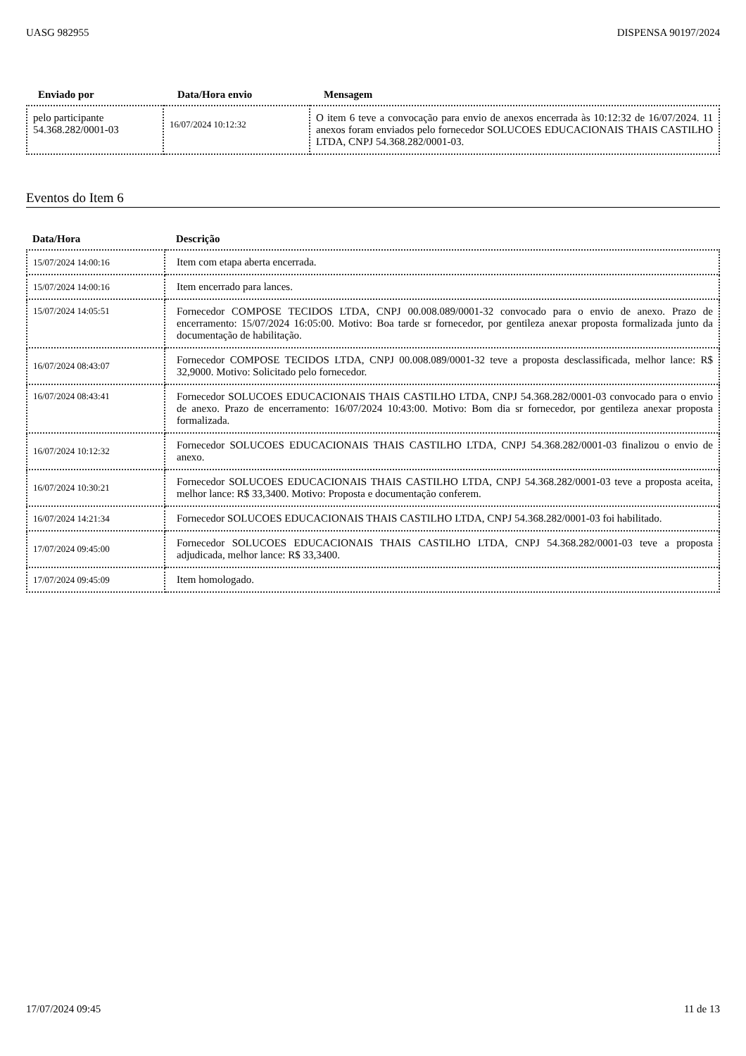UASG 982955 DISPENSA 90197/2024
| Enviado por | Data/Hora envio | Mensagem |
| --- | --- | --- |
| pelo participante 54.368.282/0001-03 | 16/07/2024 10:12:32 | O item 6 teve a convocação para envio de anexos encerrada às 10:12:32 de 16/07/2024. 11 anexos foram enviados pelo fornecedor SOLUCOES EDUCACIONAIS THAIS CASTILHO LTDA, CNPJ 54.368.282/0001-03. |
Eventos do Item 6
| Data/Hora | Descrição |
| --- | --- |
| 15/07/2024 14:00:16 | Item com etapa aberta encerrada. |
| 15/07/2024 14:00:16 | Item encerrado para lances. |
| 15/07/2024 14:05:51 | Fornecedor COMPOSE TECIDOS LTDA, CNPJ 00.008.089/0001-32 convocado para o envio de anexo. Prazo de encerramento: 15/07/2024 16:05:00. Motivo: Boa tarde sr fornecedor, por gentileza anexar proposta formalizada junto da documentação de habilitação. |
| 16/07/2024 08:43:07 | Fornecedor COMPOSE TECIDOS LTDA, CNPJ 00.008.089/0001-32 teve a proposta desclassificada, melhor lance: R$ 32,9000. Motivo: Solicitado pelo fornecedor. |
| 16/07/2024 08:43:41 | Fornecedor SOLUCOES EDUCACIONAIS THAIS CASTILHO LTDA, CNPJ 54.368.282/0001-03 convocado para o envio de anexo. Prazo de encerramento: 16/07/2024 10:43:00. Motivo: Bom dia sr fornecedor, por gentileza anexar proposta formalizada. |
| 16/07/2024 10:12:32 | Fornecedor SOLUCOES EDUCACIONAIS THAIS CASTILHO LTDA, CNPJ 54.368.282/0001-03 finalizou o envio de anexo. |
| 16/07/2024 10:30:21 | Fornecedor SOLUCOES EDUCACIONAIS THAIS CASTILHO LTDA, CNPJ 54.368.282/0001-03 teve a proposta aceita, melhor lance: R$ 33,3400. Motivo: Proposta e documentação conferem. |
| 16/07/2024 14:21:34 | Fornecedor SOLUCOES EDUCACIONAIS THAIS CASTILHO LTDA, CNPJ 54.368.282/0001-03 foi habilitado. |
| 17/07/2024 09:45:00 | Fornecedor SOLUCOES EDUCACIONAIS THAIS CASTILHO LTDA, CNPJ 54.368.282/0001-03 teve a proposta adjudicada, melhor lance: R$ 33,3400. |
| 17/07/2024 09:45:09 | Item homologado. |
17/07/2024 09:45 11 de 13